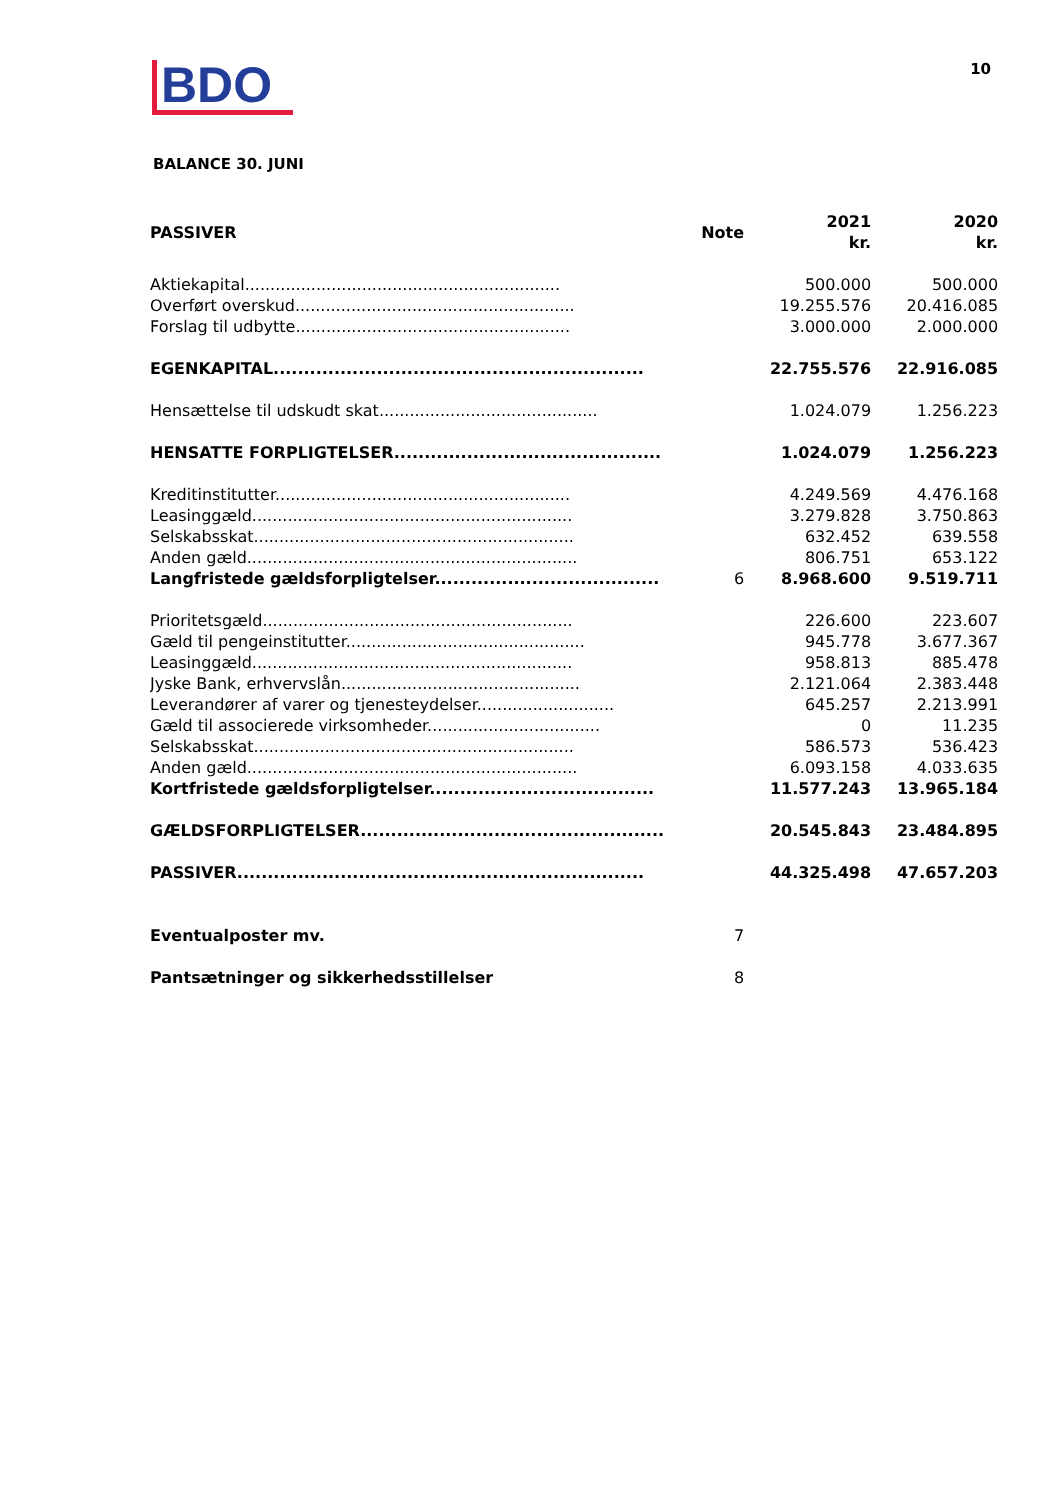BDO
10
BALANCE 30. JUNI
| PASSIVER | Note | 2021 kr. | 2020 kr. |
| --- | --- | --- | --- |
| Aktiekapital.............................................................. | | 500.000 | 500.000 |
| Overført overskud....................................................... | | 19.255.576 | 20.416.085 |
| Forslag til udbytte...................................................... | | 3.000.000 | 2.000.000 |
| EGENKAPITAL............................................................. | | 22.755.576 | 22.916.085 |
| Hensættelse til udskudt skat........................................... | | 1.024.079 | 1.256.223 |
| HENSATTE FORPLIGTELSER............................................ | | 1.024.079 | 1.256.223 |
| Kreditinstitutter.......................................................... | | 4.249.569 | 4.476.168 |
| Leasinggæld............................................................... | | 3.279.828 | 3.750.863 |
| Selskabsskat............................................................... | | 632.452 | 639.558 |
| Anden gæld................................................................. | | 806.751 | 653.122 |
| Langfristede gældsforpligtelser..................................... | 6 | 8.968.600 | 9.519.711 |
| Prioritetsgæld............................................................. | | 226.600 | 223.607 |
| Gæld til pengeinstitutter............................................... | | 945.778 | 3.677.367 |
| Leasinggæld............................................................... | | 958.813 | 885.478 |
| Jyske Bank, erhvervslån............................................... | | 2.121.064 | 2.383.448 |
| Leverandører af varer og tjenesteydelser........................... | | 645.257 | 2.213.991 |
| Gæld til associerede virksomheder.................................. | | 0 | 11.235 |
| Selskabsskat............................................................... | | 586.573 | 536.423 |
| Anden gæld................................................................. | | 6.093.158 | 4.033.635 |
| Kortfristede gældsforpligtelser..................................... | | 11.577.243 | 13.965.184 |
| GÆLDSFORPLIGTELSER.................................................. | | 20.545.843 | 23.484.895 |
| PASSIVER................................................................... | | 44.325.498 | 47.657.203 |
| Eventualposter mv. | 7 | | |
| Pantsætninger og sikkerhedsstillelser | 8 | | |